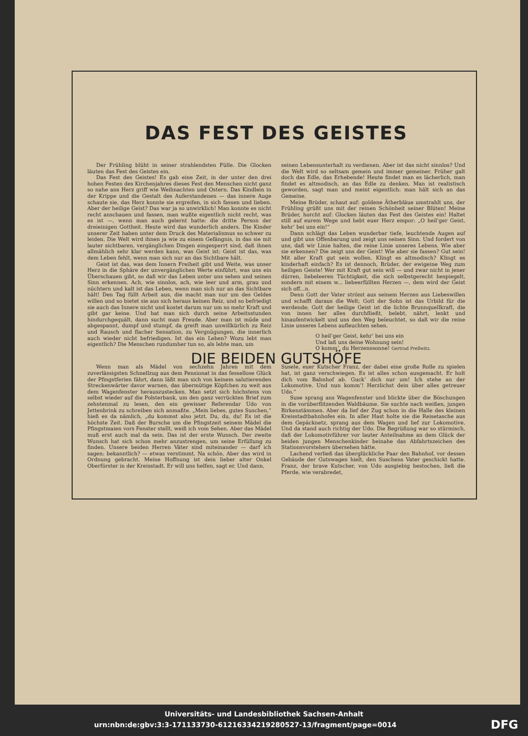DAS FEST DES GEISTES
Der Frühling blüht in seiner strahlendsten Fülle. Die Glocken läuten das Fest des Geistes ein.
Das Fest des Geistes! Es gab eine Zeit, in der unter den drei hohen Festen des Kirchenjahres dieses Fest den Menschen nicht ganz so nahe ans Herz griff wie Weihnachten und Ostern. Das Kindlein in der Krippe und die Gestalt des Auferstandenen — das innere Auge schaute sie, das Herz konnte sie ergreifen, in sich fassen und lieben. Aber der heilige Geist? Das war ja so unwirklich! Man konnte es nicht recht anschauen und fassen, man wußte eigentlich nicht recht, was es ist —, wenn man auch gelernt hatte: die dritte Person der dreieinigen Gottheit. Heute wird das wunderlich anders. Die Kinder unserer Zeit haben unter dem Druck des Materialismus so schwer zu leiden. Die Welt wird ihnen ja wie zu einem Gefängnis, in das sie mit lauter sichtbaren, vergänglichen Dingen eingesperrt sind, daß ihnen allmählich sehr klar werden kann, was Geist ist: Geist ist das, was dem Leben fehlt, wenn man sich nur an das Sichtbare hält.
Geist ist das, was dem Innern Freiheit gibt und Weite, was unser Herz in die Sphäre der unvergänglichen Werte einführt, was uns ein Überschauen gibt, so daß wir das Leben unter uns sehen und seinen Sinn erkennen. Ach, wie sinnlos, ach, wie leer und arm, grau und nüchtern und kalt ist das Leben, wenn man sich nur an das Sichtbare hält! Den Tag füllt Arbeit aus, die macht man nur um des Geldes willen und so bietet sie aus sich heraus keinen Reiz, und so befriedigt sie auch das Innere nicht und kostet darum nur um so mehr Kraft und gibt gar keine. Und hat man sich durch seine Arbeitsstunden hindurchgequält, dann sucht man Freude. Aber man ist müde und abgespannt, dumpf und stumpf, da greift man unwillkürlich zu Reiz und Rausch und flacher Sensation, zu Vergnügungen, die innerlich auch wieder nicht befriedigen. Ist das ein Leben? Wozu lebt man eigentlich? Die Menschen rundumher tun so, als lebte man, um
seinen Lebensunterhalt zu verdienen. Aber ist das nicht sinnlos? Und die Welt wird so seltsam gemein und immer gemeiner. Früher galt doch das Edle, das Erhebende! Heute findet man es lächerlich, man findet es altmodisch, an das Edle zu denken. Man ist realistisch geworden, sagt man und meint eigentlich: man hält sich an das Gemeine.
Meine Brüder, schaut auf: goldene Ätherbläue umstrahlt uns, der Frühling grüßt uns mit der reinen Schönheit seiner Blüten! Meine Brüder, horcht auf: Glocken läuten das Fest des Geistes ein! Haltet still auf eurem Wege und hebt euer Herz empor: „O heil’ger Geist, kehr’ bei uns ein!“
Dann schlägt das Leben wunderbar tiefe, leuchtende Augen auf und gibt uns Offenbarung und zeigt uns seinen Sinn. Und fordert von uns, daß wir Linie halten, die reine Linie unseres Lebens. Wie aber sie erkennen? Die zeigt uns der Geist! Wie aber sie fassen? Gut sein! Mit aller Kraft gut sein wollen. Klingt es altmodisch? Klingt es kinderhaft einfach? Es ist dennoch, Brüder, der ewigeine Weg zum heiligen Geiste! Wer mit Kraft gut sein will — und zwar nicht in jener dürren, liebeleeren Tüchtigkeit, die sich selbstgerecht bespiegelt, sondern mit einem w... liebeerfüllten Herzen —, dem wird der Geist sich off...n.
Denn Gott der Vater strömt aus seinem Herzen aus Liebeswillen und schafft daraus die Welt; Gott der Sohn ist das Urbild für die werdende; Gott der heilige Geist ist die lichte Brunnquellkraft, die von innen her alles durchfließt, belebt, nährt, lenkt und hinaufentwickelt und uns den Weg beleuchtet, so daß wir die reine Linie unseres Lebens aufleuchten sehen.
O heil’ger Geist, kehr’ bei uns ein
Und laß uns deine Wohnung sein!
O komm’, du Herzenssonne! Gertrud Prellwitz.
DIE BEIDEN GUTSHÖFE
Wenn man als Mädel von sechzehn Jahren mit dem zuverlässigsten Schnellzug aus dem Pensionat in das fessellose Glück der Pfingstferien fährt, dann läßt man sich von keinem salutierenden Streckenwärter davor warnen, das übermütige Köpfchen zu weit aus dem Wagenfenster herauszustecken. Man setzt sich höchstens von selbst wieder auf die Polsterbank, um den ganz verrückten Brief zum zehntenmal zu lesen, den ein gewisser Referendar Udo von Jettenbrink zu schreiben sich anmaßte. „Mein liebes, gutes Suschen,“ hieß es da nämlich, „du kommst also jetzt. Du, du, du! Es ist die höchste Zeit. Daß der Bursche um die Pfingstzeit seinem Mädel die Pfingstmaien vors Fenster stellt, weiß ich vom Sehen. Aber das Mädel muß erst auch mal da sein. Das ist der erste Wunsch. Der zweite Wunsch hat sich schon mehr anzustrengen, um seine Erfüllung zu finden. Unsere beiden Herren Väter sind miteinander — darf ich sagen: bekanntlich? — etwas verstimmt. Na schön. Aber das wird in Ordnung gebracht. Meine Hoffnung ist dein lieber alter Onkel Oberförster in der Kreisstadt. Er will uns helfen, sagt er. Und dann,
Susele, euer Kutscher Franz, der dabei eine große Rolle zu spielen hat, ist ganz verschwiegen. Es ist alles schon ausgemacht. Er holt dich vom Bahnhof ab. Guck’ dich nur um! Ich stehe an der Lokomotive. Und nun komm’! Herzlichst dein über alles getreuer Udo.“
Suse sprang ans Wagenfenster und blickte über die Böschungen in die vorüberflitzenden Waldbäume. Sie suchte nach weißen, jungen Birkenstämmen. Aber da lief der Zug schon in die Halle des kleinen Kreisstadtbahnhofes ein. In aller Hast holte sie die Reisetasche aus dem Gepäcknetz, sprang aus dem Wagen und lief zur Lokomotive. Und da stand auch richtig der Udo. Die Begrüßung war so stürmisch, daß der Lokomotivführer vor lauter Anteilnahme an dem Glück der beiden jungen Menschenkinder beinahe das Abfahrtszeichen des Stationsvorstehers übersehen hätte.
Lachend verließ das überglückliche Paar den Bahnhof, vor dessen Gebäude der Gutswagen hielt, den Suschens Vater geschickt hatte. Franz, der brave Kutscher, von Udo ausgiebig bestochen, ließ die Pferde, wie verabredet,
Universitäts- und Landesbibliothek Sachsen-Anhalt
urn:nbn:de:gbv:3:3-171133730-61216334219280527-13/fragment/page=0014 DFG